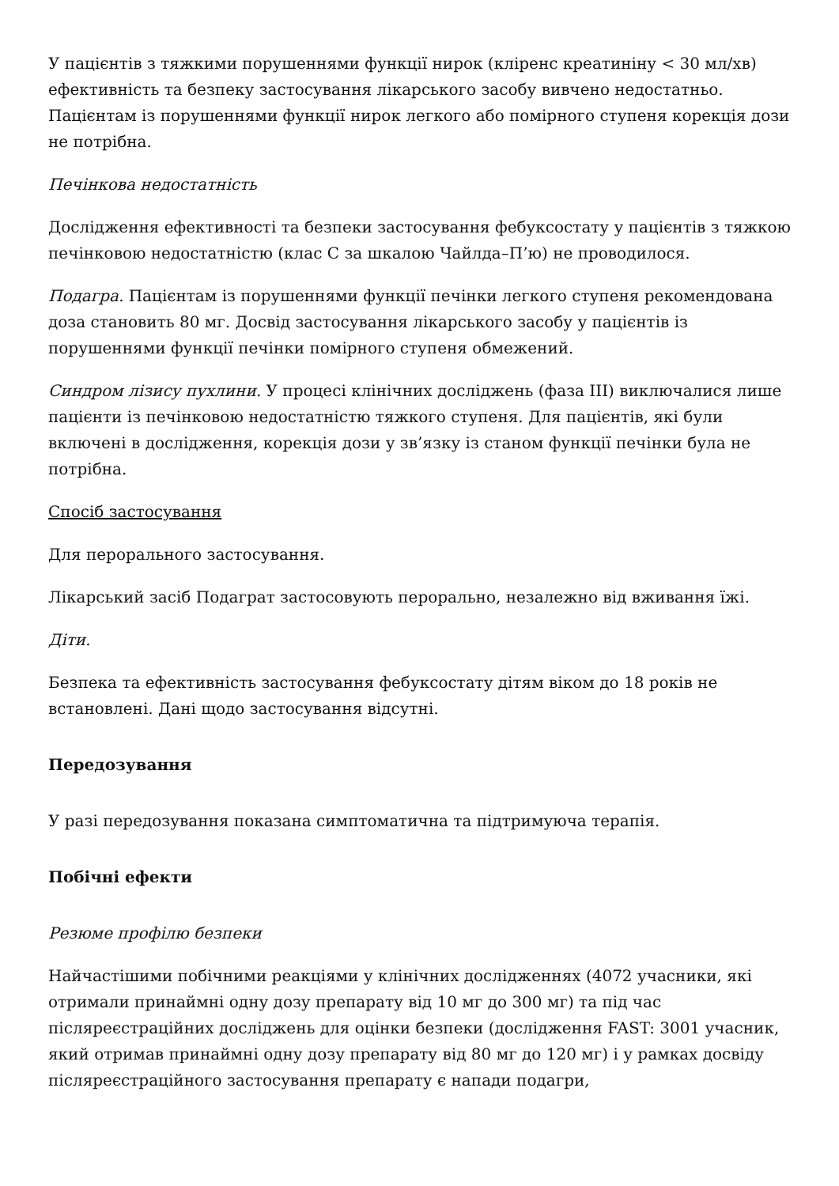У пацієнтів з тяжкими порушеннями функції нирок (кліренс креатиніну < 30 мл/хв) ефективність та безпеку застосування лікарського засобу вивчено недостатньо. Пацієнтам із порушеннями функції нирок легкого або помірного ступеня корекція дози не потрібна.
Печінкова недостатність
Дослідження ефективності та безпеки застосування фебуксостату у пацієнтів з тяжкою печінковою недостатністю (клас С за шкалою Чайлда–П’ю) не проводилося.
Подагра. Пацієнтам із порушеннями функції печінки легкого ступеня рекомендована доза становить 80 мг. Досвід застосування лікарського засобу у пацієнтів із порушеннями функції печінки помірного ступеня обмежений.
Синдром лізису пухлини. У процесі клінічних досліджень (фаза III) виключалися лише пацієнти із печінковою недостатністю тяжкого ступеня. Для пацієнтів, які були включені в дослідження, корекція дози у зв’язку із станом функції печінки була не потрібна.
Спосіб застосування
Для перорального застосування.
Лікарський засіб Подаграт застосовують перорально, незалежно від вживання їжі.
Діти.
Безпека та ефективність застосування фебуксостату дітям віком до 18 років не встановлені. Дані щодо застосування відсутні.
Передозування
У разі передозування показана симптоматична та підтримуюча терапія.
Побічні ефекти
Резюме профілю безпеки
Найчастішими побічними реакціями у клінічних дослідженнях (4072 учасники, які отримали принаймні одну дозу препарату від 10 мг до 300 мг) та під час післяреєстраційних досліджень для оцінки безпеки (дослідження FAST: 3001 учасник, який отримав принаймні одну дозу препарату від 80 мг до 120 мг) і у рамках досвіду післяреєстраційного застосування препарату є напади подагри,